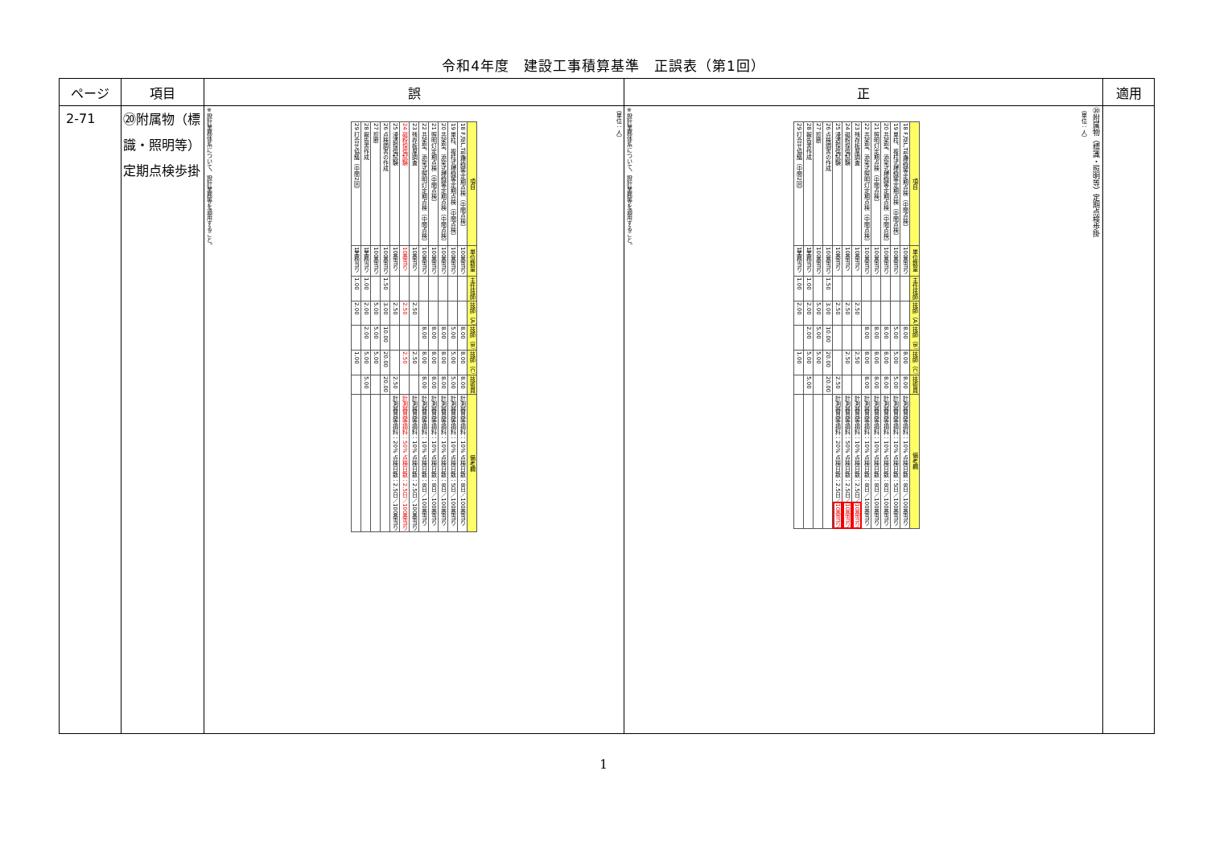令和4年度　建設工事積算基準　正誤表（第1回）
| ページ | 項目 | 誤 | 正 | 適用 |
| --- | --- | --- | --- | --- |
| 2-71 | ⑳附属物（標識・照明等）定期点検歩掛 | （単位：人） / 項目 / 単位数量 / 主任技師 / 技師（A） / 技師（B） / 技師（C） / 技術員 / 備考欄 / / --- / --- / --- / --- / --- / --- / --- / --- / / 18 F,逆L,T型標識等定期点検（中間点検） / 100基当り / / / 8.00 / 8.00 / 8.00 / 計測器具等損料：10% 点検日数：8日／100基当り / / 19 単柱、複柱式標識等定期点検（中間点検） / 100基当り / / / 5.00 / 5.00 / 5.00 / 計測器具等損料：10% 点検日数：5日／100基当り / / 20 共架型、添架式標識等定期点検（中間点検） / 100基当り / / / 8.00 / 8.00 / 8.00 / 計測器具等損料：10% 点検日数：8日／100基当り / / 21 照明灯定期点検（中間点検） / 100基当り / / / 8.00 / 8.00 / 8.00 / 計測器具等損料：10% 点検日数：8日／100基当り / / 22 共架型、添架式照明灯定期点検（中間点検） / 100基当り / / / 8.00 / 8.00 / 8.00 / 計測器具等損料：10% 点検日数：8日／100基当り / / 23 残存板厚調査 / 10基当り / / 2.50 / / 2.50 / / 計測器具等損料：10% 点検日数：2.5日／100基当り / / 24 磁粉探傷試験 / 10基当り / / 2.50 / / 2.50 / / 計測器具等損料：50% 点検日数：2.5日／100基当り / / 25 浸透探傷試験 / 10基当り / / 2.50 / / / 2.50 / 計測器具等損料：20% 点検日数：2.5日／100基当り / / 26 点検調書の作成 / 100基当り / 1.50 / 3.00 / 10.00 / 20.00 / 20.00 / / / 27 診断 / 100基当り / / 5.00 / 5.00 / 5.00 / / / / 28 報告書作成 / 1業務当り / 1.00 / 2.00 / 2.00 / 5.00 / 5.00 / / / 29 打合せ協議（中間2回） / 1業務当り / 1.00 / 2.00 / / 1.00 / / / ※設計業務体系について、設計業務等を適用すること。 | ⑳附属物（標識・照明等）定期点検歩掛 （単位：人） / 項目 / 単位数量 / 主任技師 / 技師（A） / 技師（B） / 技師（C） / 技術員 / 備考欄 / / --- / --- / --- / --- / --- / --- / --- / --- / / 18 F,逆L,T型標識等定期点検（中間点検） / 100基当り / / / 8.00 / 8.00 / 8.00 / 計測器具等損料：10% 点検日数：8日／100基当り / / 19 単柱、複柱式標識等定期点検（中間点検） / 100基当り / / / 5.00 / 5.00 / 5.00 / 計測器具等損料：10% 点検日数：5日／100基当り / / 20 共架型、添架式標識等定期点検（中間点検） / 100基当り / / / 8.00 / 8.00 / 8.00 / 計測器具等損料：10% 点検日数：8日／100基当り / / 21 照明灯定期点検（中間点検） / 100基当り / / / 8.00 / 8.00 / 8.00 / 計測器具等損料：10% 点検日数：8日／100基当り / / 22 共架型、添架式照明灯定期点検（中間点検） / 100基当り / / / 8.00 / 8.00 / 8.00 / 計測器具等損料：10% 点検日数：8日／100基当り / / 23 残存板厚調査 / 10基当り / / 2.50 / / 2.50 / / 計測器具等損料：10% 点検日数：2.5日／ 10基当り / / 24 磁粉探傷試験 / 10基当り / / 2.50 / / 2.50 / / 計測器具等損料：50% 点検日数：2.5日／ 10基当り / / 25 浸透探傷試験 / 10基当り / / 2.50 / / / 2.50 / 計測器具等損料：20% 点検日数：2.5日／ 10基当り / / 26 点検調書の作成 / 100基当り / 1.50 / 3.00 / 10.00 / 20.00 / 20.00 / / / 27 診断 / 100基当り / / 5.00 / 5.00 / 5.00 / / / / 28 報告書作成 / 1業務当り / 1.00 / 2.00 / 2.00 / 5.00 / 5.00 / / / 29 打合せ協議（中間2回） / 1業務当り / 1.00 / 2.00 / / 1.00 / / / ※設計業務体系について、設計業務等を適用すること。 | |
1